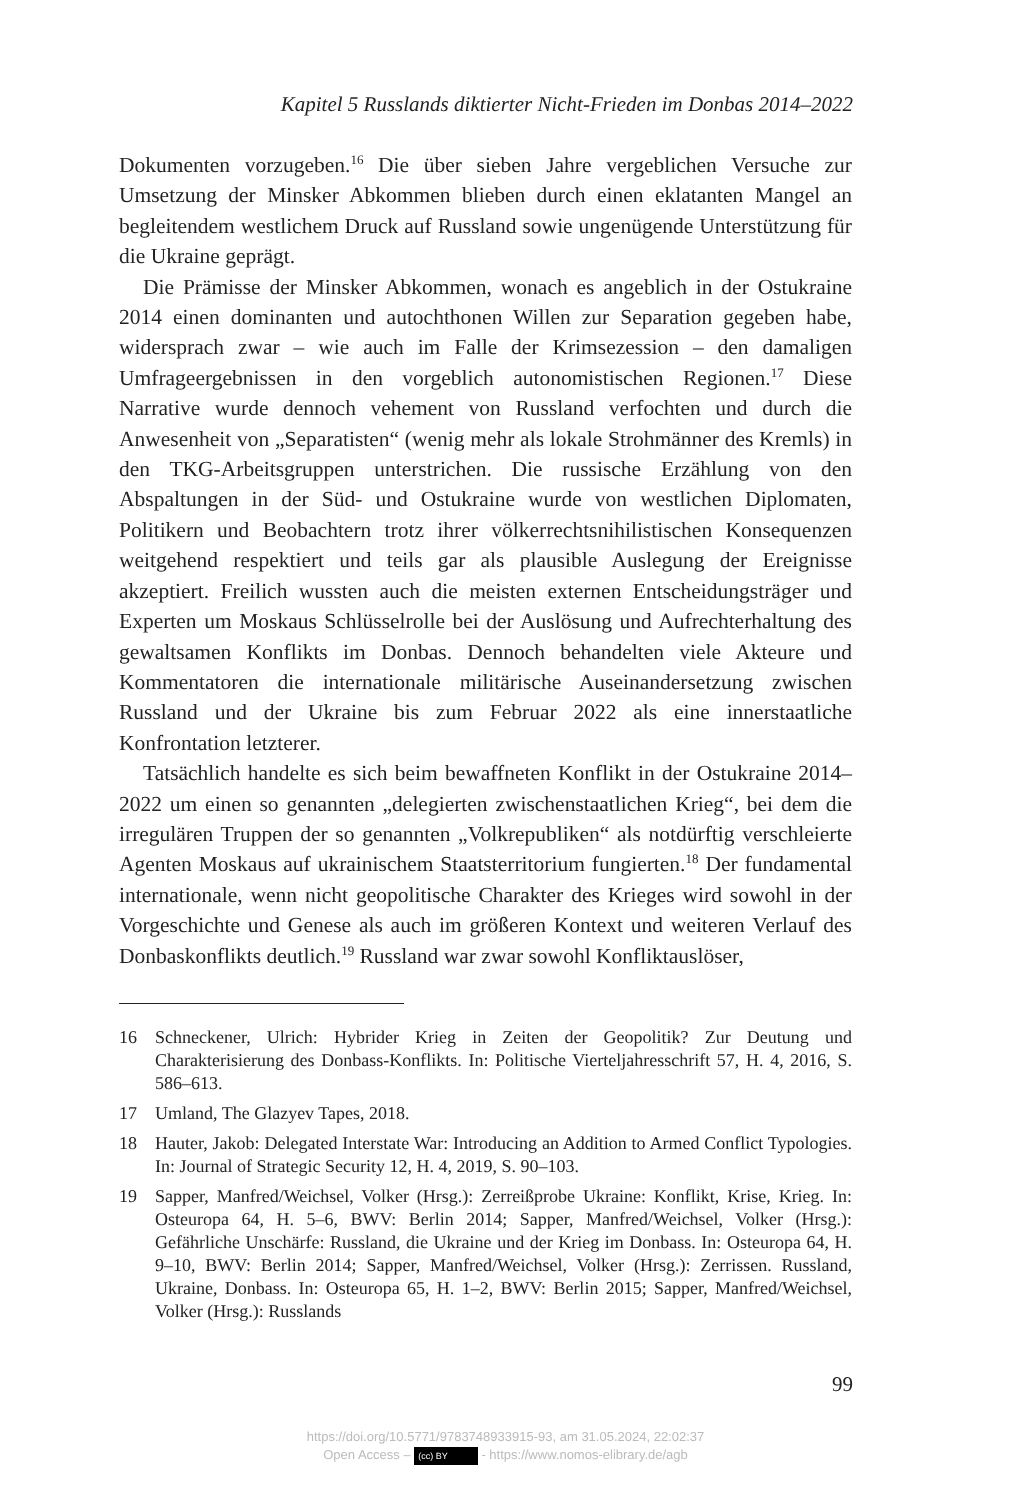Kapitel 5 Russlands diktierter Nicht-Frieden im Donbas 2014–2022
Dokumenten vorzugeben.<sup>16</sup> Die über sieben Jahre vergeblichen Versuche zur Umsetzung der Minsker Abkommen blieben durch einen eklatanten Mangel an begleitendem westlichem Druck auf Russland sowie ungenügende Unterstützung für die Ukraine geprägt.
Die Prämisse der Minsker Abkommen, wonach es angeblich in der Ostukraine 2014 einen dominanten und autochthonen Willen zur Separation gegeben habe, widersprach zwar – wie auch im Falle der Krimsezession – den damaligen Umfrageergebnissen in den vorgeblich autonomistischen Regionen.<sup>17</sup> Diese Narrative wurde dennoch vehement von Russland verfochten und durch die Anwesenheit von „Separatisten“ (wenig mehr als lokale Strohmänner des Kremls) in den TKG-Arbeitsgruppen unterstrichen. Die russische Erzählung von den Abspaltungen in der Süd- und Ostukraine wurde von westlichen Diplomaten, Politikern und Beobachtern trotz ihrer völkerrechtsnihilistischen Konsequenzen weitgehend respektiert und teils gar als plausible Auslegung der Ereignisse akzeptiert. Freilich wussten auch die meisten externen Entscheidungsträger und Experten um Moskaus Schlüsselrolle bei der Auslösung und Aufrechterhaltung des gewaltsamen Konflikts im Donbas. Dennoch behandelten viele Akteure und Kommentatoren die internationale militärische Auseinandersetzung zwischen Russland und der Ukraine bis zum Februar 2022 als eine innerstaatliche Konfrontation letzterer.
Tatsächlich handelte es sich beim bewaffneten Konflikt in der Ostukraine 2014–2022 um einen so genannten „delegierten zwischenstaatlichen Krieg“, bei dem die irregulären Truppen der so genannten „Volkrepubliken“ als notdürftig verschleierte Agenten Moskaus auf ukrainischem Staatsterritorium fungierten.<sup>18</sup> Der fundamental internationale, wenn nicht geopolitische Charakter des Krieges wird sowohl in der Vorgeschichte und Genese als auch im größeren Kontext und weiteren Verlauf des Donbaskonflikts deutlich.<sup>19</sup> Russland war zwar sowohl Konfliktauslöser,
16 Schneckener, Ulrich: Hybrider Krieg in Zeiten der Geopolitik? Zur Deutung und Charakterisierung des Donbass-Konflikts. In: Politische Vierteljahresschrift 57, H. 4, 2016, S. 586–613.
17 Umland, The Glazyev Tapes, 2018.
18 Hauter, Jakob: Delegated Interstate War: Introducing an Addition to Armed Conflict Typologies. In: Journal of Strategic Security 12, H. 4, 2019, S. 90–103.
19 Sapper, Manfred/Weichsel, Volker (Hrsg.): Zerreißprobe Ukraine: Konflikt, Krise, Krieg. In: Osteuropa 64, H. 5–6, BWV: Berlin 2014; Sapper, Manfred/Weichsel, Volker (Hrsg.): Gefährliche Unschärfe: Russland, die Ukraine und der Krieg im Donbass. In: Osteuropa 64, H. 9–10, BWV: Berlin 2014; Sapper, Manfred/Weichsel, Volker (Hrsg.): Zerrissen. Russland, Ukraine, Donbass. In: Osteuropa 65, H. 1–2, BWV: Berlin 2015; Sapper, Manfred/Weichsel, Volker (Hrsg.): Russlands
99
https://doi.org/10.5771/9783748933915-93, am 31.05.2024, 22:02:37
Open Access – (cc) BY - https://www.nomos-elibrary.de/agb